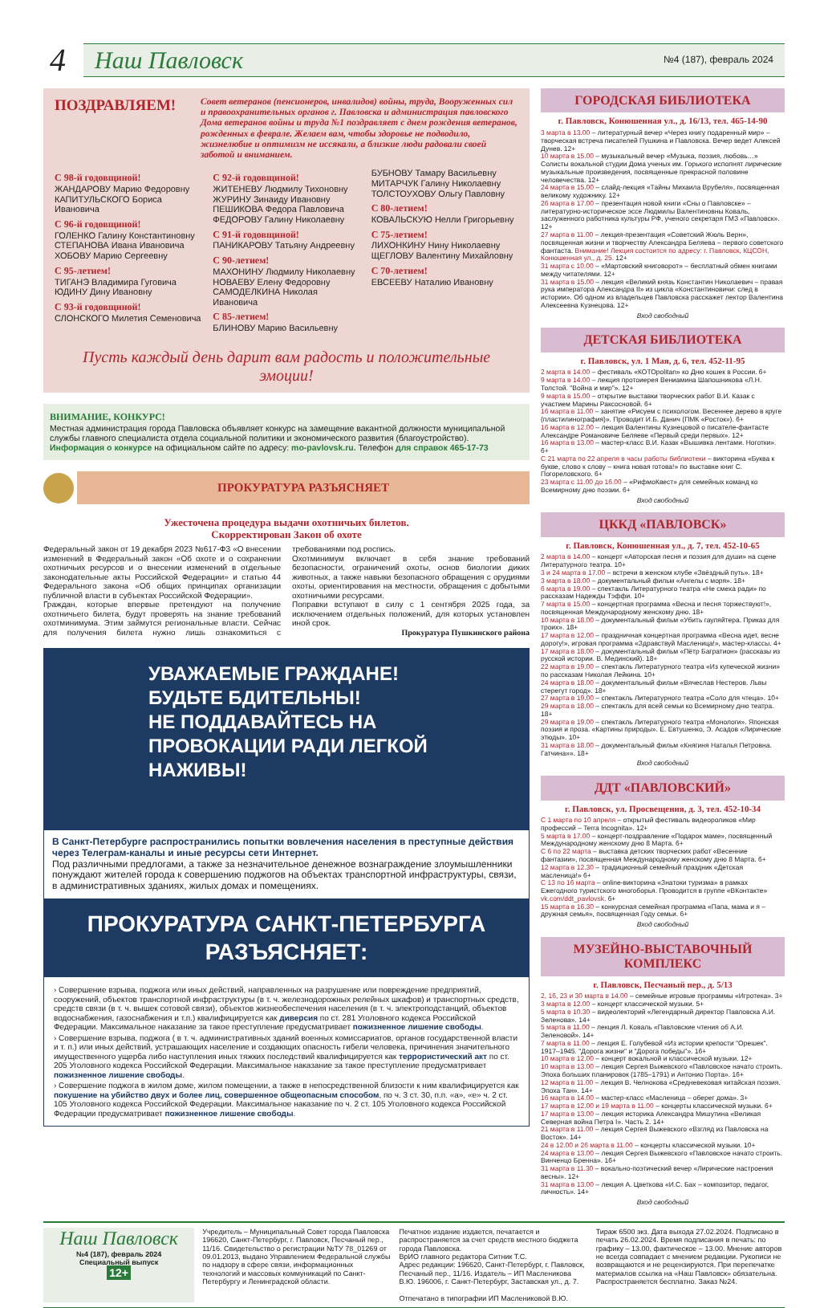4
Наш Павловск
№4 (187), февраль 2024
ПОЗДРАВЛЯЕМ!
Совет ветеранов (пенсионеров, инвалидов) войны, труда, Вооруженных сил и правоохранительных органов г. Павловска и администрация павловского Дома ветеранов войны и труда №1 поздравляет с днем рождения ветеранов, рожденных в феврале. Желаем вам, чтобы здоровье не подводило, жизнелюбие и оптимизм не иссякали, а близкие люди радовали своей заботой и вниманием.
С 98-й годовщиной!
ЖАНДАРОВУ Марию Федоровну
КАПИТУЛЬСКОГО Бориса Ивановича
С 96-й годовщиной!
ГОЛЕНКО Галину Константиновну
СТЕПАНОВА Ивана Ивановича
ХОБОВУ Марию Сергеевну
С 95-летием!
ТИГАНЭ Владимира Гуговича
ЮДИНУ Дину Ивановну
С 93-й годовщиной!
СЛОНСКОГО Милетия Семеновича
С 92-й годовщиной!
ЖИТЕНЕВУ Людмилу Тихоновну
ЖУРИНУ Зинаиду Ивановну
ПЕШИКОВА Федора Павловича
ФЕДОРОВУ Галину Николаевну
С 91-й годовщиной!
ПАНИКАРОВУ Татьяну Андреевну
С 90-летием!
МАХОНИНУ Людмилу Николаевну
НОВАЕВУ Елену Федоровну
САМОДЕЛКИНА Николая Ивановича
С 85-летием!
БЛИНОВУ Марию Васильевну
БУБНОВУ Тамару Васильевну
МИТАРЧУК Галину Николаевну
ТОЛСТОУХОВУ Ольгу Павловну
С 80-летием!
КОВАЛЬСКУЮ Нелли Григорьевну
С 75-летием!
ЛИХОНКИНУ Нину Николаевну
ЩЕГЛОВУ Валентину Михайловну
С 70-летием!
ЕВСЕЕВУ Наталию Ивановну
Пусть каждый день дарит вам радость и положительные эмоции!
ВНИМАНИЕ, КОНКУРС!
Местная администрация города Павловска объявляет конкурс на замещение вакантной должности муниципальной службы главного специалиста отдела социальной политики и экономического развития (благоустройство).
Информация о конкурсе на официальном сайте по адресу: mo-pavlovsk.ru. Телефон для справок 465-17-73
ПРОКУРАТУРА РАЗЪЯСНЯЕТ
Ужесточена процедура выдачи охотничьих билетов.
Скорректирован Закон об охоте
Федеральный закон от 19 декабря 2023 №617-ФЗ «О внесении изменений в Федеральный закон «Об охоте и о сохранении охотничьих ресурсов и о внесении изменений в отдельные законодательные акты Российской Федерации» и статью 44 Федерального закона «Об общих принципах организации публичной власти в субъектах Российской Федерации».
Граждан, которые впервые претендуют на получение охотничьего билета, будут проверять на знание требований охотминимума. Этим займутся региональные власти. Сейчас для получения билета нужно лишь ознакомиться с требованиями под роспись.
Охотминимум включает в себя знание требований безопасности, ограничений охоты, основ биологии диких животных, а также навыки безопасного обращения с орудиями охоты, ориентирования на местности, обращения с добытыми охотничьими ресурсами.
Поправки вступают в силу с 1 сентября 2025 года, за исключением отдельных положений, для которых установлен иной срок.
Прокуратура Пушкинского района
УВАЖАЕМЫЕ ГРАЖДАНЕ!
БУДЬТЕ БДИТЕЛЬНЫ!
НЕ ПОДДАВАЙТЕСЬ НА ПРОВОКАЦИИ РАДИ ЛЕГКОЙ НАЖИВЫ!
В Санкт-Петербурге распространились попытки вовлечения населения в преступные действия через Телеграм-каналы и иные ресурсы сети Интернет.
Под различными предлогами, а также за незначительное денежное вознаграждение злоумышленники понуждают жителей города к совершению поджогов на объектах транспортной инфраструктуры, связи, в административных зданиях, жилых домах и помещениях.
ПРОКУРАТУРА САНКТ-ПЕТЕРБУРГА РАЗЪЯСНЯЕТ:
› Совершение взрыва, поджога или иных действий, направленных на разрушение или повреждение предприятий, сооружений, объектов транспортной инфраструктуры (в т. ч. железнодорожных релейных шкафов) и транспортных средств, средств связи (в т. ч. вышек сотовой связи), объектов жизнеобеспечения населения (в т. ч. электроподстанций, объектов водоснабжения, газоснабжения и т.п.) квалифицируется как диверсия по ст. 281 Уголовного кодекса Российской Федерации. Максимальное наказание за такое преступление предусматривает пожизненное лишение свободы.
› Совершение взрыва, поджога ( в т. ч. административных зданий военных комиссариатов, органов государственной власти и т. п.) или иных действий, устрашающих население и создающих опасность гибели человека, причинения значительного имущественного ущерба либо наступления иных тяжких последствий квалифицируется как террористический акт по ст. 205 Уголовного кодекса Российской Федерации. Максимальное наказание за такое преступление предусматривает пожизненное лишение свободы.
› Совершение поджога в жилом доме, жилом помещении, а также в непосредственной близости к ним квалифицируется как покушение на убийство двух и более лиц, совершенное общеопасным способом, по ч. 3 ст. 30, п.п. «а», «е» ч. 2 ст. 105 Уголовного кодекса Российской Федерации. Максимальное наказание по ч. 2 ст. 105 Уголовного кодекса Российской Федерации предусматривает пожизненное лишение свободы.
ГОРОДСКАЯ БИБЛИОТЕКА
г. Павловск, Конюшенная ул., д. 16/13, тел. 465-14-90
3 марта в 13.00 – литературный вечер «Через книгу подаренный мир» – творческая встреча писателей Пушкина и Павловска. Вечер ведет Алексей Дунев. 12+
10 марта в 15.00 – музыкальный вечер «Музыка, поэзия, любовь…» Солисты вокальной студии Дома ученых им. Горького исполнят лирические музыкальные произведения, посвященные прекрасной половине человечества. 12+
24 марта в 15.00 – слайд-лекция «Тайны Михаила Врубеля», посвященная великому художнику. 12+
26 марта в 17.00 – презентация новой книги «Сны о Павловске» – литературно-историческое эссе Людмилы Валентиновны Коваль, заслуженного работника культуры РФ, ученого секретаря ГМЗ «Павловск». 12+
27 марта в 11.00 – лекция-презентация «Советский Жюль Верн», посвященная жизни и творчеству Александра Беляева – первого советского фантаста. Внимание! Лекция состоится по адресу: г. Павловск, КЦСОН, Конюшенная ул., д. 25. 12+
31 марта с 10.00 – «Мартовский книговорот» – бесплатный обмен книгами между читателями. 12+
31 марта в 15.00 – лекция «Великий князь Константин Николаевич – правая рука императора Александра II» из цикла «Константиновичи: след в истории». Об одном из владельцев Павловска расскажет лектор Валентина Алексеевна Кузнецова. 12+
Вход свободный
ДЕТСКАЯ БИБЛИОТЕКА
г. Павловск, ул. 1 Мая, д. 6, тел. 452-11-95
2 марта в 14.00 – фестиваль «КОТОpolitan» ко Дню кошек в России. 6+
9 марта в 14.00 – лекция протоиерея Вениамина Шапошникова «Л.Н. Толстой. "Война и мир"». 12+
9 марта в 15.00 – открытие выставки творческих работ В.И. Казак с участием Марины Раксосновой. 6+
16 марта в 11.00 – занятие «Рисуем с психологом. Весеннее дерево в круге (пластилинография)». Проводит И.Б. Данич (ПМК «Росток»). 6+
16 марта в 12.00 – лекция Валентины Кузнецовой о писателе-фантасте Александре Романовиче Беляеве «Первый среди первых». 12+
16 марта в 13.00 – мастер-класс В.И. Казак «Вышивка лентами. Ноготки». 6+
С 21 марта по 22 апреля в часы работы библиотеки – викторина «Буква к букве, слово к слову – книга новая готова!» по выставке книг С. Погореловского. 6+
23 марта с 11.00 до 16.00 – «РифмоКвест» для семейных команд ко Всемирному дню поэзии. 6+
Вход свободный
ЦККД «ПАВЛОВСК»
г. Павловск, Конюшенная ул., д. 7, тел. 452-10-65
2 марта в 14.00 – концерт «Авторская песня и поэзия для души» на сцене Литературного театра. 10+
3 и 24 марта в 17.00 – встречи в женском клубе «Звёздный путь». 18+
3 марта в 18.00 – документальный фильм «Ангелы с моря». 18+
6 марта в 19.00 – спектакль Литературного театра «Не смеха ради» по рассказам Надежды Тэффи. 10+
7 марта в 15.00 – концертная программа «Весна и песня торжествуют!», посвященная Международному женскому дню. 18+
10 марта в 18.00 – документальный фильм «Убить гауляйтера. Приказ для троих». 18+
17 марта в 12.00 – праздничная концертная программа «Весна идет, весне дорогу!», игровая программа «Здравствуй Масленица!», мастер-классы. 4+
17 марта в 18.00 – документальный фильм «Пётр Багратион» (рассказы из русской истории. В. Мединский). 18+
22 марта в 19.00 – спектакль Литературного театра «Из купеческой жизни» по рассказам Николая Лейкина. 10+
24 марта в 18.00 – документальный фильм «Вячеслав Нестеров. Львы стерегут город». 18+
27 марта в 19.00 – спектакль Литературного театра «Соло для чтеца». 10+
29 марта в 18.00 – спектакль для всей семьи ко Всемирному дню театра. 18+
29 марта в 19.00 – спектакль Литературного театра «Монологи». Японская поэзия и проза. «Картины природы». Е. Евтушенко, Э. Асадов «Лирические этюды». 10+
31 марта в 18.00 – документальный фильм «Княгиня Наталья Петровна. Гатчина»». 18+
Вход свободный
ДДТ «ПАВЛОВСКИЙ»
г. Павловск, ул. Просвещения, д. 3, тел. 452-10-34
С 1 марта по 10 апреля – открытый фестиваль видеороликов «Мир профессий – Terra Incognita». 12+
5 марта в 17.00 – концерт-поздравление «Подарок маме», посвященный Международному женскому дню 8 Марта. 6+
С 6 по 22 марта – выставка детских творческих работ «Весенние фантазии», посвященная Международному женскому дню 8 Марта. 6+
12 марта в 12.30 – традиционный семейный праздник «Детская масленица!» 6+
С 13 по 16 марта – online-викторина «Знатоки туризма» в рамках Ежегодного туристского многоборья. Проводится в группе «ВКонтакте» vk.com/ddt_pavlovsk. 6+
15 марта в 16.30 – конкурсная семейная программа «Папа, мама и я – дружная семья», посвященная Году семьи. 6+
Вход свободный
МУЗЕЙНО-ВЫСТАВОЧНЫЙ КОМПЛЕКС
г. Павловск, Песчаный пер., д. 5/13
2, 16, 23 и 30 марта в 14.00 – семейные игровые программы «Игротека». 3+
3 марта в 12.00 – концерт классической музыки. 5+
5 марта в 10.30 – видеолекторий «Легендарный директор Павловска А.И. Зеленова». 14+
5 марта в 11.00 – лекция Л. Коваль «Павловские чтения об А.И. Зеленовой». 14+
7 марта в 11.00 – лекция Е. Голубевой «Из истории крепости "Орешек". 1917–1945. "Дорога жизни" и "Дорога победы"». 16+
10 марта в 12.00 – концерт вокальной и классической музыки. 12+
10 марта в 13.00 – лекция Сергея Выжевского «Павловское начато строить. Эпоха больших планировок (1785–1791) и Антонио Порта». 16+
12 марта в 11.00 – лекция В. Челнокова «Средневековая китайская поэзия. Эпоха Тан». 14+
16 марта в 14.00 – мастер-класс «Масленица – оберег дома». 3+
17 марта в 12.00 и 19 марта в 11.00 – концерты классической музыки. 6+
17 марта в 13.00 – лекция историка Александра Мишутина «Великая Северная война Петра I». Часть 2. 14+
21 марта в 11.00 – лекция Сергея Выжевского «Взгляд из Павловска на Восток». 14+
24 в 12.00 и 26 марта в 11.00 – концерты классической музыки. 10+
24 марта в 13.00 – лекция Сергея Выжевского «Павловское начато строить. Винченцо Бренна». 16+
31 марта в 11.30 – вокально-поэтический вечер «Лирические настроения весны». 12+
31 марта в 13.00 – лекция А. Цветкова «И.С. Бах – композитор, педагог, личность». 14+
Вход свободный
Наш Павловск
№4 (187), февраль 2024
Специальный выпуск
12+
Учредитель – Муниципальный Совет города Павловска 196620, Санкт-Петербург, г. Павловск, Песчаный пер., 11/16. Свидетельство о регистрации №ТУ 78_01269 от 09.01.2013, выдано Управлением Федеральной службы по надзору в сфере связи, информационных технологий и массовых коммуникаций по Санкт-Петербургу и Ленинградской области.
Печатное издание издается, печатается и распространяется за счет средств местного бюджета города Павловска.
ВрИО главного редактора Ситник Т.С.
Адрес редакции: 196620, Санкт-Петербург, г. Павловск, Песчаный пер., 11/16. Издатель – ИП Масленикова В.Ю. 196006, г. Санкт-Петербург, Заставская ул., д. 7.
Отпечатано в типографии ИП Маслениковой В.Ю.
Тираж 6500 экз. Дата выхода 27.02.2024. Подписано в печать 26.02.2024. Время подписания в печать: по графику – 13.00, фактическое – 13.00. Мнение авторов не всегда совпадает с мнением редакции. Рукописи не возвращаются и не рецензируются. При перепечатке материалов ссылка на «Наш Павловск» обязательна. Распространяется бесплатно. Заказ №24.